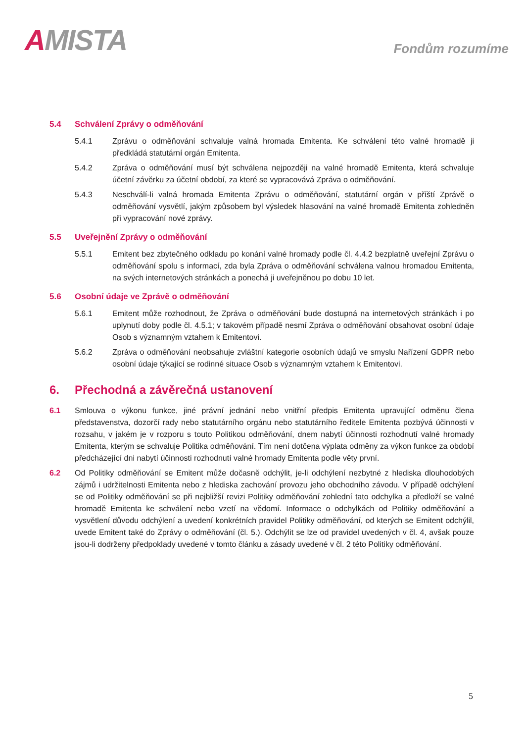AMISTA
Fondům rozumíme
5.4 Schválení Zprávy o odměňování
5.4.1 Zprávu o odměňování schvaluje valná hromada Emitenta. Ke schválení této valné hromadě ji předkládá statutární orgán Emitenta.
5.4.2 Zpráva o odměňování musí být schválena nejpozději na valné hromadě Emitenta, která schvaluje účetní závěrku za účetní období, za které se vypracovává Zpráva o odměňování.
5.4.3 Neschválí-li valná hromada Emitenta Zprávu o odměňování, statutární orgán v příští Zprávě o odměňování vysvětlí, jakým způsobem byl výsledek hlasování na valné hromadě Emitenta zohledněn při vypracování nové zprávy.
5.5 Uveřejnění Zprávy o odměňování
5.5.1 Emitent bez zbytečného odkladu po konání valné hromady podle čl. 4.4.2 bezplatně uveřejní Zprávu o odměňování spolu s informací, zda byla Zpráva o odměňování schválena valnou hromadou Emitenta, na svých internetových stránkách a ponechá ji uveřejněnou po dobu 10 let.
5.6 Osobní údaje ve Zprávě o odměňování
5.6.1 Emitent může rozhodnout, že Zpráva o odměňování bude dostupná na internetových stránkách i po uplynutí doby podle čl. 4.5.1; v takovém případě nesmí Zpráva o odměňování obsahovat osobní údaje Osob s významným vztahem k Emitentovi.
5.6.2 Zpráva o odměňování neobsahuje zvláštní kategorie osobních údajů ve smyslu Nařízení GDPR nebo osobní údaje týkající se rodinné situace Osob s významným vztahem k Emitentovi.
6. Přechodná a závěrečná ustanovení
6.1 Smlouva o výkonu funkce, jiné právní jednání nebo vnitřní předpis Emitenta upravující odměnu člena představenstva, dozorčí rady nebo statutárního orgánu nebo statutárního ředitele Emitenta pozbývá účinnosti v rozsahu, v jakém je v rozporu s touto Politikou odměňování, dnem nabytí účinnosti rozhodnutí valné hromady Emitenta, kterým se schvaluje Politika odměňování. Tím není dotčena výplata odměny za výkon funkce za období předcházející dni nabytí účinnosti rozhodnutí valné hromady Emitenta podle věty první.
6.2 Od Politiky odměňování se Emitent může dočasně odchýlit, je-li odchýlení nezbytné z hlediska dlouhodobých zájmů i udržitelnosti Emitenta nebo z hlediska zachování provozu jeho obchodního závodu. V případě odchýlení se od Politiky odměňování se při nejbližší revizi Politiky odměňování zohlední tato odchylka a předloží se valné hromadě Emitenta ke schválení nebo vzetí na vědomí. Informace o odchylkách od Politiky odměňování a vysvětlení důvodu odchýlení a uvedení konkrétních pravidel Politiky odměňování, od kterých se Emitent odchýlil, uvede Emitent také do Zprávy o odměňování (čl. 5.). Odchýlit se lze od pravidel uvedených v čl. 4, avšak pouze jsou-li dodrženy předpoklady uvedené v tomto článku a zásady uvedené v čl. 2 této Politiky odměňování.
5